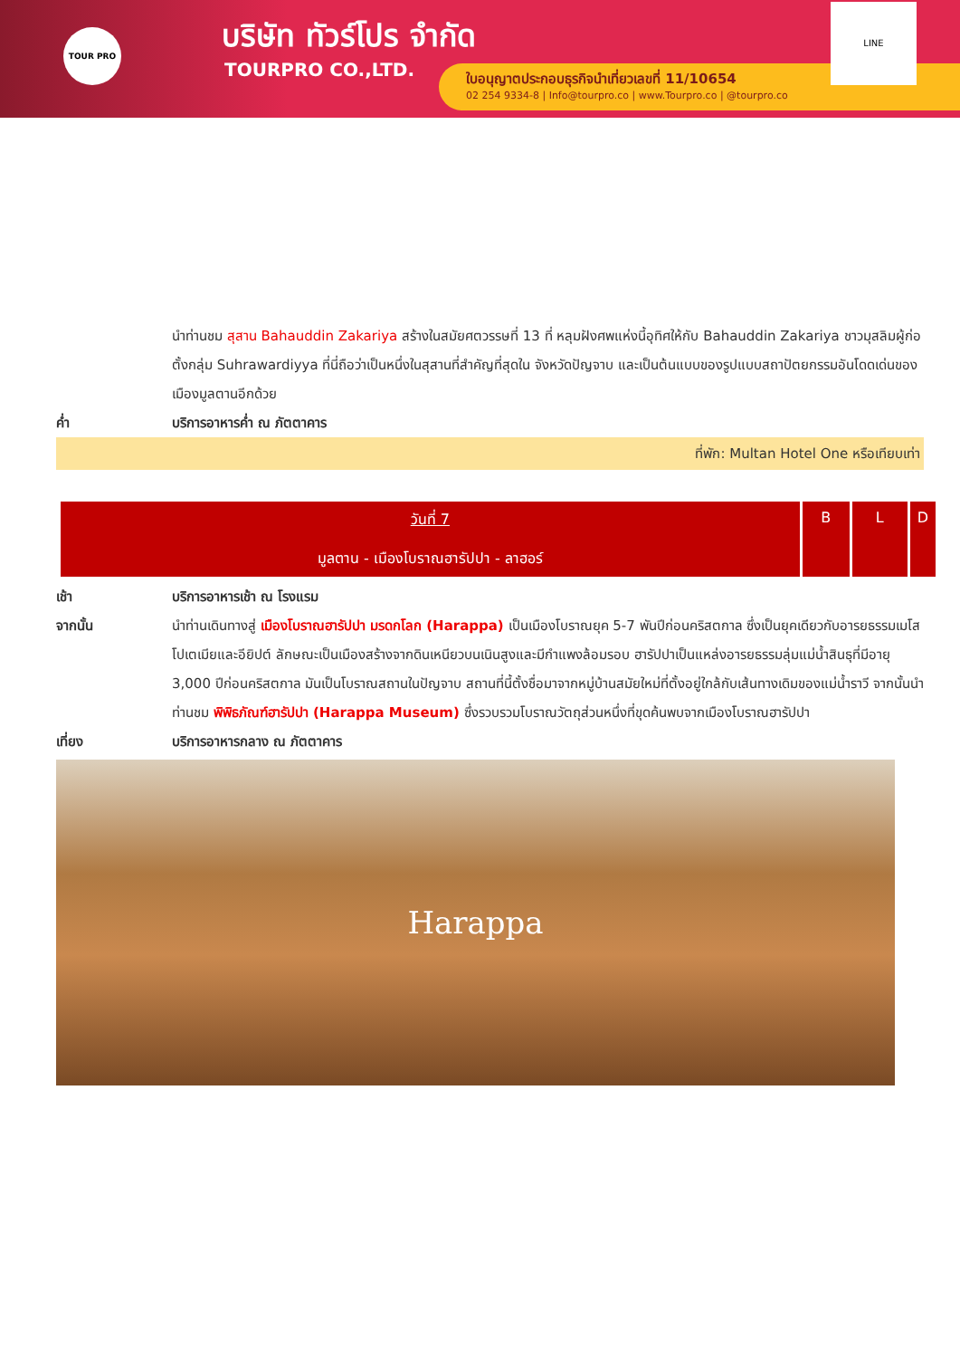TOUR PRO บริษัท ทัวร์โปร จำกัด
TOURPRO CO.,LTD.
ใบอนุญาตประกอบธุรกิจนำเที่ยวเลขที่ 11/10654
02 254 9334-8 | Info@tourpro.co | www.Tourpro.co | @tourpro.co
LINE
นำท่านชม สุสาน Bahauddin Zakariya สร้างในสมัยศตวรรษที่ 13 ที่ หลุมฝังศพแห่งนี้อุทิศให้กับ Bahauddin Zakariya ชาวมุสลิมผู้ก่อตั้งกลุ่ม Suhrawardiyya ที่นี่ถือว่าเป็นหนึ่งในสุสานที่สำคัญที่สุดใน จังหวัดปัญจาบ และเป็นต้นแบบของรูปแบบสถาปัตยกรรมอันโดดเด่นของ เมืองมูลตานอีกด้วย
ค่ำ บริการอาหารค่ำ ณ ภัตตาคาร
ที่พัก: Multan Hotel One หรือเทียบเท่า
| วันที่ 7 มูลตาน - เมืองโบราณฮารัปปา - ลาฮอร์ | B | L | D |
เช้า บริการอาหารเช้า ณ โรงแรม
จากนั้น นำท่านเดินทางสู่ เมืองโบราณฮารัปปา มรดกโลก (Harappa) เป็นเมืองโบราณยุค 5-7 พันปีก่อนคริสตกาล ซึ่งเป็นยุคเดียวกับอารยธรรมเมโสโปเตเมียและอียิปต์ ลักษณะเป็นเมืองสร้างจากดินเหนียวบนเนินสูงและมีกำแพงล้อมรอบ ฮารัปปาเป็นแหล่งอารยธรรมลุ่มแม่น้ำสินธุที่มีอายุ 3,000 ปีก่อนคริสตกาล มันเป็นโบราณสถานในปัญจาบ สถานที่นี้ตั้งชื่อมาจากหมู่บ้านสมัยใหม่ที่ตั้งอยู่ใกล้กับเส้นทางเดิมของแม่น้ำราวี จากนั้นนำท่านชม พิพิธภัณฑ์ฮารัปปา (Harappa Museum) ซึ่งรวบรวมโบราณวัตถุส่วนหนึ่งที่ขุดค้นพบจากเมืองโบราณฮารัปปา
เที่ยง บริการอาหารกลาง ณ ภัตตาคาร
Harappa